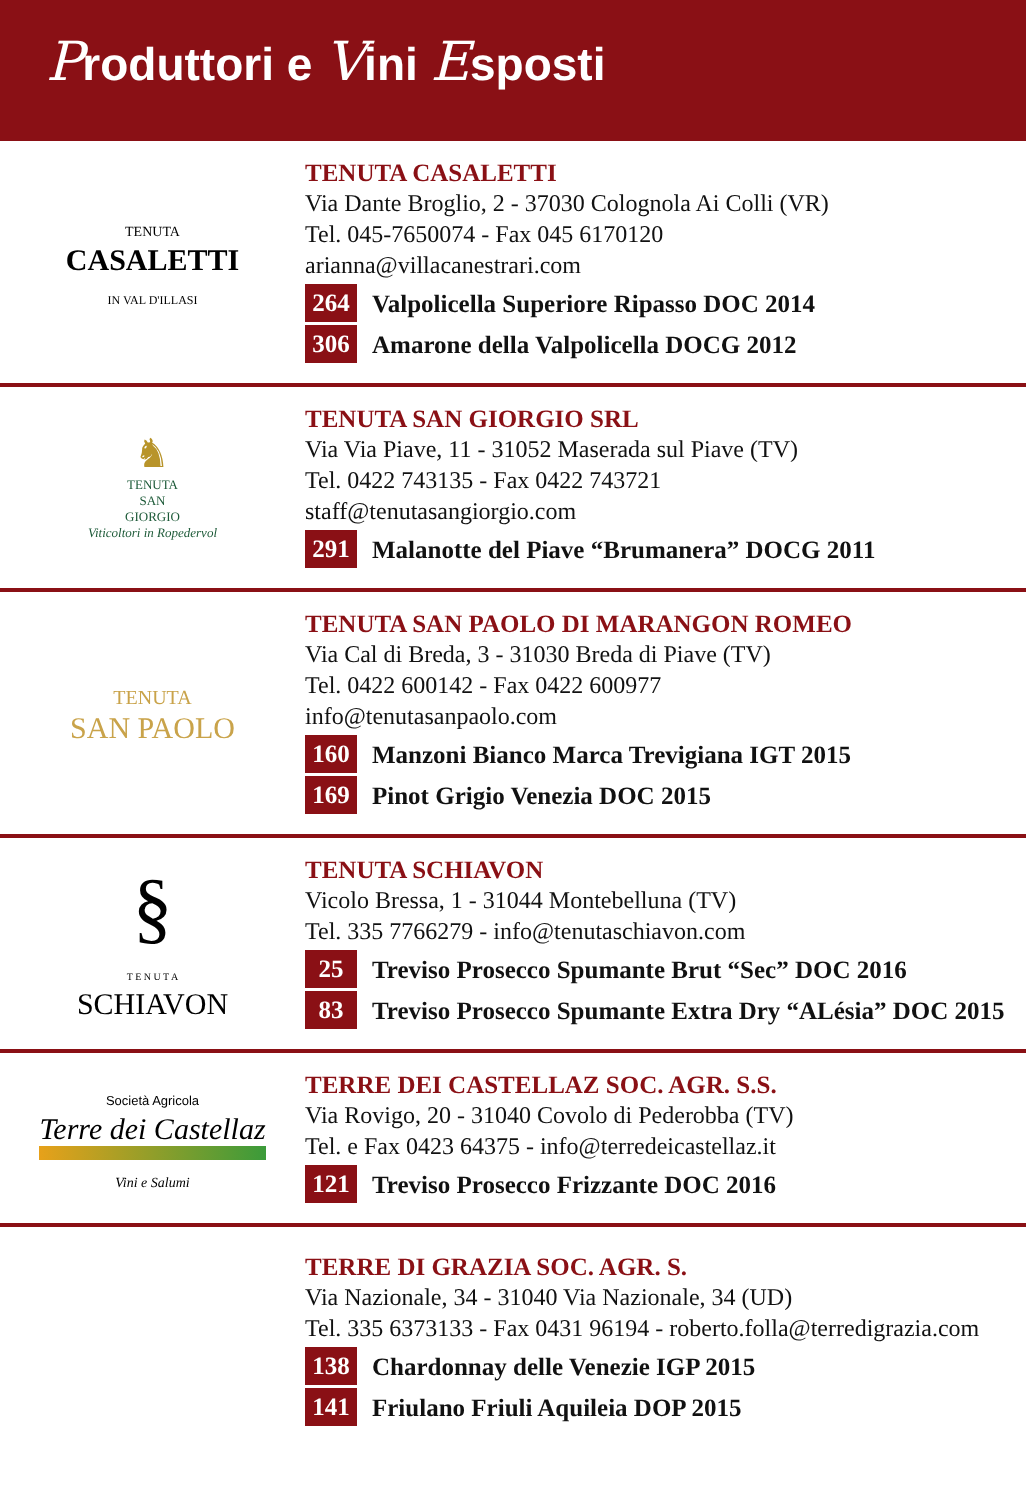Produttori e Vini Esposti
TENUTA
CASALETTI
IN VAL D'ILLASI
TENUTA CASALETTI
Via Dante Broglio, 2 - 37030 Colognola Ai Colli (VR)
Tel. 045-7650074 - Fax 045 6170120
arianna@villacanestrari.com
264 Valpolicella Superiore Ripasso DOC 2014
306 Amarone della Valpolicella DOCG 2012
♞
TENUTA
SAN
GIORGIO
Viticoltori in Ropedervol
TENUTA SAN GIORGIO SRL
Via Via Piave, 11 - 31052 Maserada sul Piave (TV)
Tel. 0422 743135 - Fax 0422 743721
staff@tenutasangiorgio.com
291 Malanotte del Piave “Brumanera” DOCG 2011
TENUTA
SAN PAOLO
TENUTA SAN PAOLO DI MARANGON ROMEO
Via Cal di Breda, 3 - 31030 Breda di Piave (TV)
Tel. 0422 600142 - Fax 0422 600977
info@tenutasanpaolo.com
160 Manzoni Bianco Marca Trevigiana IGT 2015
169 Pinot Grigio Venezia DOC 2015
§
T E N U T A
SCHIAVON
TENUTA SCHIAVON
Vicolo Bressa, 1 - 31044 Montebelluna (TV)
Tel. 335 7766279 - info@tenutaschiavon.com
25 Treviso Prosecco Spumante Brut “Sec” DOC 2016
83 Treviso Prosecco Spumante Extra Dry “ALésia” DOC 2015
Società Agricola
Terre dei Castellaz
Vini e Salumi
TERRE DEI CASTELLAZ SOC. AGR. S.S.
Via Rovigo, 20 - 31040 Covolo di Pederobba (TV)
Tel. e Fax 0423 64375 - info@terredeicastellaz.it
121 Treviso Prosecco Frizzante DOC 2016
TERRE DI GRAZIA SOC. AGR. S.
Via Nazionale, 34 - 31040 Via Nazionale, 34 (UD)
Tel. 335 6373133 - Fax 0431 96194 - roberto.folla@terredigrazia.com
138 Chardonnay delle Venezie IGP 2015
141 Friulano Friuli Aquileia DOP 2015